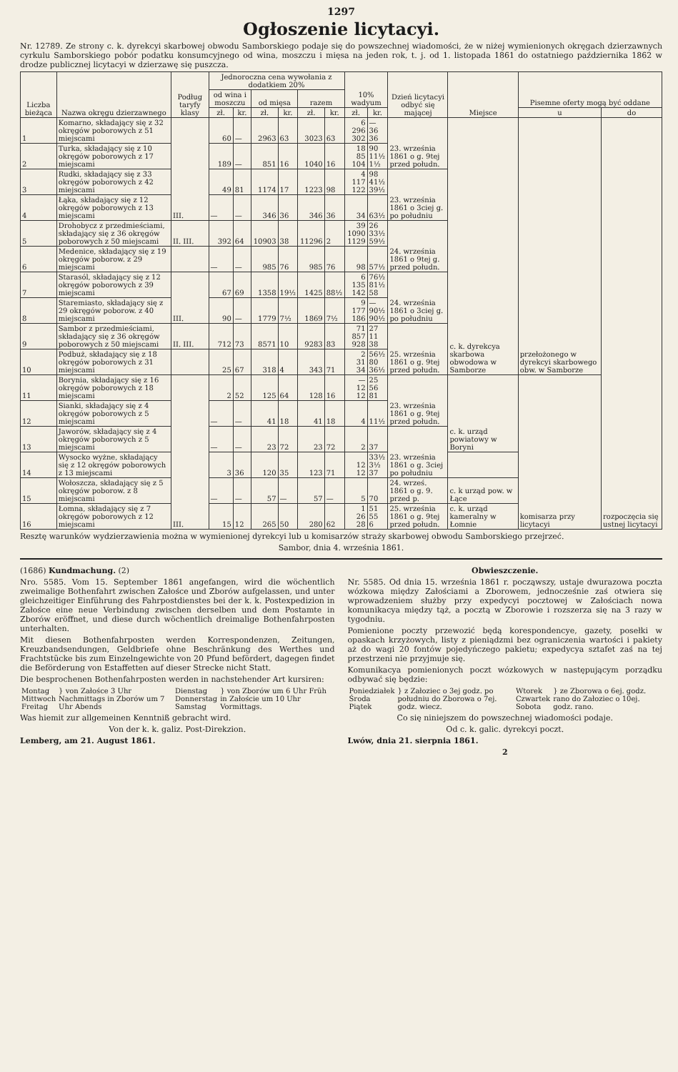1297
Ogłoszenie licytacyi.
Nr. 12789. Ze strony c. k. dyrekcyi skarbowej obwodu Samborskiego podaje się do powszechnej wiadomości, że w niżej wymienionych okręgach dzierzawnych cyrkulu Samborskiego pobór podatku konsumcyjnego od wina, moszczu i mięsa na jeden rok, t. j. od 1. listopada 1861 do ostatniego października 1862 w drodze publicznej licytacyi w dzierzawę się puszcza.
| Liczba bieżąca | Nazwa okręgu dzierzawnego | Podług taryfy klasy | Jednoroczna cena wywołania z dodatkiem 20% | | | | | | 10% wadyum | | Dzień licytacyi odbyć się mającej | Miejsce | Pisemne oferty mogą być oddane | |
| --- | --- | --- | --- | --- | --- | --- | --- | --- | --- | --- | --- | --- | --- | --- |
| | | | od wina i moszczu | | od mięsa | | razem | | | | | | | |
| | | | zł. | kr. | zł. | kr. | zł. | kr. | zł. | kr. | | | u | do |
| 1 | Komarno, składający się z 32 okręgów poborowych z 51 miejscami | III. | 60 | — | 2963 | 63 | 3023 | 63 | 6 296 302 | — 36 36 | 23. września 1861 o g. 9tej przed połudn. | c. k. dyrekcya skarbowa obwodowa w Samborze | przełożonego w dyrekcyi skarbowego obw. w Samborze | rozpoczęcia się ustnej licytacyi |
| 2 | Turka, składający się z 10 okręgów poborowych z 17 miejscami | | 189 | — | 851 | 16 | 1040 | 16 | 18 85 104 | 90 11½ 1½ | | | | |
| 3 | Rudki, składający się z 33 okręgów poborowych z 42 miejscami | | 49 | 81 | 1174 | 17 | 1223 | 98 | 4 117 122 | 98 41½ 39½ | 23. września 1861 o 3ciej g. po południu | | | |
| 4 | Łąka, składający się z 12 okręgów poborowych z 13 miejscami | | — | — | 346 | 36 | 346 | 36 | 34 | 63½ | | | | |
| 5 | Drohobycz z przedmieściami, składający się z 36 okręgów poborowych z 50 miejscami | II. III. | 392 | 64 | 10903 | 38 | 11296 | 2 | 39 1090 1129 | 26 33½ 59½ | 24. września 1861 o 9tej g. przed połudn. | | | |
| 6 | Medenice, składający się z 19 okręgów poborow. z 29 miejscami | | — | — | 985 | 76 | 985 | 76 | 98 | 57½ | | | | |
| 7 | Starasól, składający się z 12 okręgów poborowych z 39 miejscami | III. | 67 | 69 | 1358 | 19½ | 1425 | 88½ | 6 135 142 | 76½ 81½ 58 | 24. września 1861 o 3ciej g. po południu | | | |
| 8 | Staremiasto, składający się z 29 okręgów poborow. z 40 miejscami | | 90 | — | 1779 | 7½ | 1869 | 7½ | 9 177 186 | — 90½ 90½ | | | | |
| 9 | Sambor z przedmieściami, składający się z 36 okręgów poborowych z 50 miejscami | II. III. | 712 | 73 | 8571 | 10 | 9283 | 83 | 71 857 928 | 27 11 38 | 25. września 1861 o g. 9tej przed połudn. | | | |
| 10 | Podbuż, składający się z 18 okręgów poborowych z 31 miejscami | | 25 | 67 | 318 | 4 | 343 | 71 | 2 31 34 | 56½ 80 36½ | | | | |
| 11 | Borynia, składający się z 16 okręgów poborowych z 18 miejscami | III. | 2 | 52 | 125 | 64 | 128 | 16 | — 12 12 | 25 56 81 | 23. września 1861 o g. 9tej przed połudn. | c. k. urząd powiatowy w Boryni | komisarza przy licytacyi | |
| 12 | Sianki, składający się z 4 okręgów poborowych z 5 miejscami | | — | — | 41 | 18 | 41 | 18 | 4 | 11½ | | | | |
| 13 | Jaworów, składający się z 4 okręgów poborowych z 5 miejscami | | — | — | 23 | 72 | 23 | 72 | 2 | 37 | 23. września 1861 o g. 3ciej po południu | | | |
| 14 | Wysocko wyżne, składający się z 12 okręgów poborowych z 13 miejscami | | 3 | 36 | 120 | 35 | 123 | 71 | 12 12 | 33½ 3½ 37 | | | | |
| 15 | Wołoszcza, składający się z 5 okręgów poborow. z 8 miejscami | | — | — | 57 | — | 57 | — | 5 | 70 | 24. wrześ. 1861 o g. 9. przed p. | c. k urząd pow. w Łące | | |
| 16 | Łomna, składający się z 7 okręgów poborowych z 12 miejscami | | 15 | 12 | 265 | 50 | 280 | 62 | 1 26 28 | 51 55 6 | 25. września 1861 o g. 9tej przed połudn. | c. k. urząd kameralny w Łomnie | | |
Resztę warunków wydzierzawienia można w wymienionej dyrekcyi lub u komisarzów straży skarbowej obwodu Samborskiego przejrzeć.
Sambor, dnia 4. września 1861.
(1686) Kundmachung. (2)
Nro. 5585. Vom 15. September 1861 angefangen, wird die wöchentlich zweimalige Bothenfahrt zwischen Załośce und Zborów aufgelassen, und unter gleichzeitiger Einführung des Fahrpostdienstes bei der k. k. Postexpedizion in Załośce eine neue Verbindung zwischen derselben und dem Postamte in Zborów eröffnet, und diese durch wöchentlich dreimalige Bothenfahrposten unterhalten.
Mit diesen Bothenfahrposten werden Korrespondenzen, Zeitungen, Kreuzbandsendungen, Geldbriefe ohne Beschränkung des Werthes und Frachtstücke bis zum Einzelngewichte von 20 Pfund befördert, dagegen findet die Beförderung von Estaffetten auf dieser Strecke nicht Statt.
Die besprochenen Bothenfahrposten werden in nachstehender Art kursiren:
| Montag Mittwoch Freitag | } von Załośce 3 Uhr Nachmittags in Zborów um 7 Uhr Abends | Dienstag Donnerstag Samstag | } von Zborów um 6 Uhr Früh in Załoście um 10 Uhr Vormittags. |
Was hiemit zur allgemeinen Kenntniß gebracht wird.
Von der k. k. galiz. Post-Direkzion.
Lemberg, am 21. August 1861.
Obwieszczenie.
Nr. 5585. Od dnia 15. września 1861 r. począwszy, ustaje dwurazowa poczta wózkowa między Załościami a Zborowem, jednocześnie zaś otwiera się wprowadzeniem służby przy expedycyi pocztowej w Załościach nowa komunikacya między tąż, a pocztą w Zborowie i rozszerza się na 3 razy w tygodniu.
Pomienione poczty przewozić będą korespondencye, gazety, posełki w opaskach krzyżowych, listy z pieniądzmi bez ograniczenia wartości i pakiety aż do wagi 20 fontów pojedyńczego pakietu; expedycya sztafet zaś na tej przestrzeni nie przyjmuje się.
Komunikacya pomienionych poczt wózkowych w następującym porządku odbywać się będzie:
| Poniedziałek Środa Piątek | } z Załoziec o 3ej godz. po południu do Zborowa o 7ej. godz. wiecz. | Wtorek Czwartek Sobota | } ze Zborowa o 6ej. godz. rano do Załoziec o 10ej. godz. rano. |
Co się niniejszem do powszechnej wiadomości podaje.
Od c. k. galic. dyrekcyi poczt.
Lwów, dnia 21. sierpnia 1861.
2